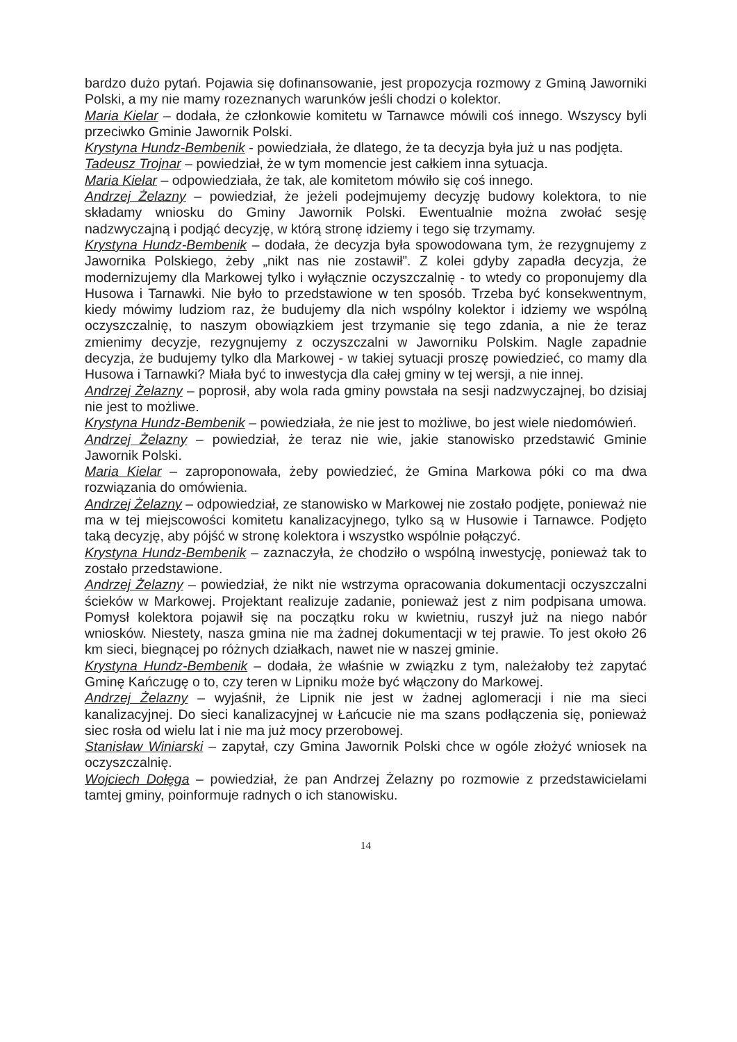bardzo dużo pytań. Pojawia się dofinansowanie, jest propozycja rozmowy z Gminą Jaworniki Polski, a my nie mamy rozeznanych warunków jeśli chodzi o kolektor.
Maria Kielar – dodała, że członkowie komitetu w Tarnawce mówili coś innego. Wszyscy byli przeciwko Gminie Jawornik Polski.
Krystyna Hundz-Bembenik - powiedziała, że dlatego, że ta decyzja była już u nas podjęta.
Tadeusz Trojnar – powiedział, że w tym momencie jest całkiem inna sytuacja.
Maria Kielar – odpowiedziała, że tak, ale komitetom mówiło się coś innego.
Andrzej Żelazny – powiedział, że jeżeli podejmujemy decyzję budowy kolektora, to nie składamy wniosku do Gminy Jawornik Polski. Ewentualnie można zwołać sesję nadzwyczajną i podjąć decyzję, w którą stronę idziemy i tego się trzymamy.
Krystyna Hundz-Bembenik – dodała, że decyzja była spowodowana tym, że rezygnujemy z Jawornika Polskiego, żeby „nikt nas nie zostawił”. Z kolei gdyby zapadła decyzja, że modernizujemy dla Markowej tylko i wyłącznie oczyszczalnię - to wtedy co proponujemy dla Husowa i Tarnawki. Nie było to przedstawione w ten sposób. Trzeba być konsekwentnym, kiedy mówimy ludziom raz, że budujemy dla nich wspólny kolektor i idziemy we wspólną oczyszczalnię, to naszym obowiązkiem jest trzymanie się tego zdania, a nie że teraz zmienimy decyzje, rezygnujemy z oczyszczalni w Jaworniku Polskim. Nagle zapadnie decyzja, że budujemy tylko dla Markowej - w takiej sytuacji proszę powiedzieć, co mamy dla Husowa i Tarnawki? Miała być to inwestycja dla całej gminy w tej wersji, a nie innej.
Andrzej Żelazny – poprosił, aby wola rada gminy powstała na sesji nadzwyczajnej, bo dzisiaj nie jest to możliwe.
Krystyna Hundz-Bembenik – powiedziała, że nie jest to możliwe, bo jest wiele niedomówień.
Andrzej Żelazny – powiedział, że teraz nie wie, jakie stanowisko przedstawić Gminie Jawornik Polski.
Maria Kielar – zaproponowała, żeby powiedzieć, że Gmina Markowa póki co ma dwa rozwiązania do omówienia.
Andrzej Żelazny – odpowiedział, ze stanowisko w Markowej nie zostało podjęte, ponieważ nie ma w tej miejscowości komitetu kanalizacyjnego, tylko są w Husowie i Tarnawce. Podjęto taką decyzję, aby pójść w stronę kolektora i wszystko wspólnie połączyć.
Krystyna Hundz-Bembenik – zaznaczyła, że chodziło o wspólną inwestycję, ponieważ tak to zostało przedstawione.
Andrzej Żelazny – powiedział, że nikt nie wstrzyma opracowania dokumentacji oczyszczalni ścieków w Markowej. Projektant realizuje zadanie, ponieważ jest z nim podpisana umowa. Pomysł kolektora pojawił się na początku roku w kwietniu, ruszył już na niego nabór wniosków. Niestety, nasza gmina nie ma żadnej dokumentacji w tej prawie. To jest około 26 km sieci, biegnącej po różnych działkach, nawet nie w naszej gminie.
Krystyna Hundz-Bembenik – dodała, że właśnie w związku z tym, należałoby też zapytać Gminę Kańczugę o to, czy teren w Lipniku może być włączony do Markowej.
Andrzej Żelazny – wyjaśnił, że Lipnik nie jest w żadnej aglomeracji i nie ma sieci kanalizacyjnej. Do sieci kanalizacyjnej w Łańcucie nie ma szans podłączenia się, ponieważ siec rosła od wielu lat i nie ma już mocy przerobowej.
Stanisław Winiarski – zapytał, czy Gmina Jawornik Polski chce w ogóle złożyć wniosek na oczyszczalnię.
Wojciech Dołęga – powiedział, że pan Andrzej Żelazny po rozmowie z przedstawicielami tamtej gminy, poinformuje radnych o ich stanowisku.
14